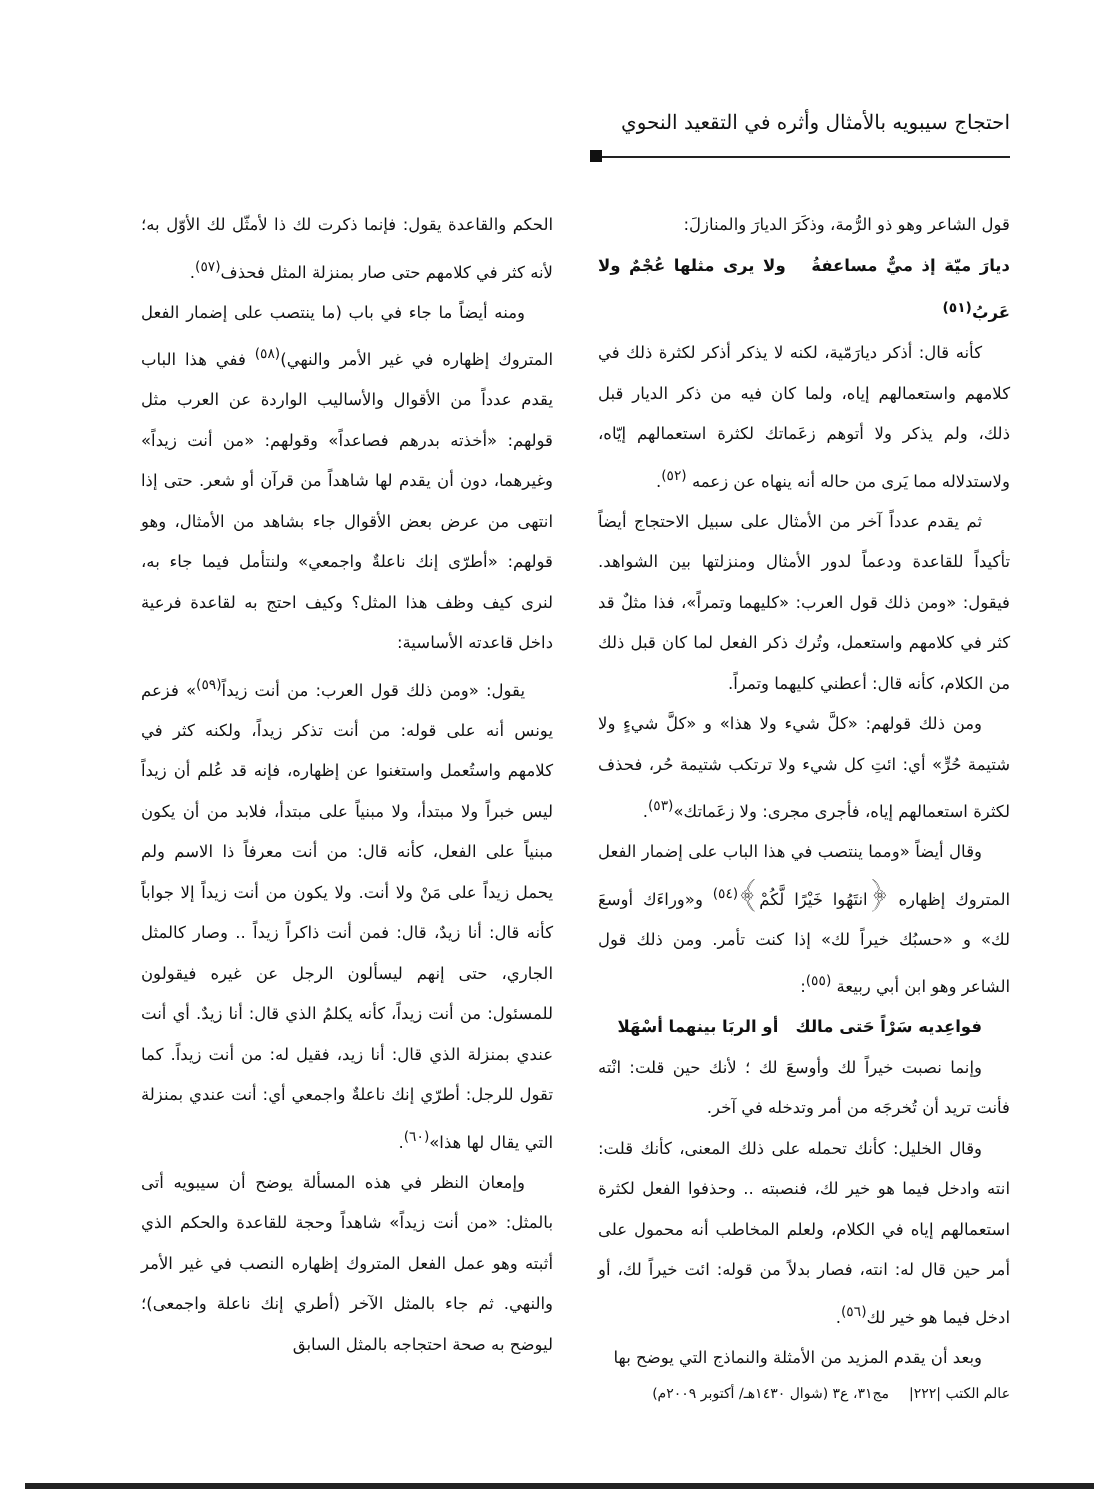احتجاج سيبويه بالأمثال وأثره في التقعيد النحوي
قول الشاعر وهو ذو الرُّمة، وذكَرَ الديارَ والمنازلَ:
ديارَ ميّة إذ ميٌّ مساعفةُ ولا يرى مثلها عُجْمٌ ولا عَربُ<sup>(٥١)</sup>
كأنه قال: أذكر ديارَمّية، لكنه لا يذكر أذكر لكثرة ذلك في كلامهم واستعمالهم إياه، ولما كان فيه من ذكر الديار قبل ذلك، ولم يذكر ولا أتوهم زعَماتك لكثرة استعمالهم إيّاه، ولاستدلاله مما يَرى من حاله أنه ينهاه عن زعمه <sup>(٥٢)</sup>.
ثم يقدم عدداً آخر من الأمثال على سبيل الاحتجاج أيضاً تأكيداً للقاعدة ودعماً لدور الأمثال ومنزلتها بين الشواهد. فيقول: «ومن ذلك قول العرب: «كليهما وتمراً»، فذا مثلٌ قد كثر في كلامهم واستعمل، وتُرك ذكر الفعل لما كان قبل ذلك من الكلام، كأنه قال: أعطني كليهما وتمراً.
ومن ذلك قولهم: «كلَّ شيء ولا هذا» و «كلَّ شيءٍ ولا شتيمة حُرٍّ» أي: ائتِ كل شيء ولا ترتكب شتيمة حُر، فحذف لكثرة استعمالهم إياه، فأجرى مجرى: ولا زعَماتك»<sup>(٥٣)</sup>.
وقال أيضاً «ومما ينتصب في هذا الباب على إضمار الفعل المتروك إظهاره ﴿انتَهُوا خَيْرًا لَّكُمْ﴾<sup>(٥٤)</sup> و«وراءَك أوسعَ لك» و «حسبُك خيراً لك» إذا كنت تأمر. ومن ذلك قول الشاعر وهو ابن أبي ربيعة <sup>(٥٥)</sup>:
فواعِديه سَرْاً حَتى مالك أو الربَا بينهما أسْهَلا
وإنما نصبت خيراً لك وأوسعَ لك ؛ لأنك حين قلت: انْته فأنت تريد أن تُخرجَه من أمر وتدخله في آخر.
وقال الخليل: كأنك تحمله على ذلك المعنى، كأنك قلت: انته وادخل فيما هو خير لك، فنصبته .. وحذفوا الفعل لكثرة استعمالهم إياه في الكلام، ولعلم المخاطب أنه محمول على أمر حين قال له: انته، فصار بدلاً من قوله: ائت خيراً لك، أو ادخل فيما هو خير لك<sup>(٥٦)</sup>.
وبعد أن يقدم المزيد من الأمثلة والنماذج التي يوضح بها
الحكم والقاعدة يقول: فإنما ذكرت لك ذا لأمثّل لك الأوّل به؛ لأنه كثر في كلامهم حتى صار بمنزلة المثل فحذف<sup>(٥٧)</sup>.
ومنه أيضاً ما جاء في باب (ما ينتصب على إضمار الفعل المتروك إظهاره في غير الأمر والنهي)<sup>(٥٨)</sup> ففي هذا الباب يقدم عدداً من الأقوال والأساليب الواردة عن العرب مثل قولهم: «أخذته بدرهم فصاعداً» وقولهم: «من أنت زيداً» وغيرهما، دون أن يقدم لها شاهداً من قرآن أو شعر. حتى إذا انتهى من عرض بعض الأقوال جاء بشاهد من الأمثال، وهو قولهم: «أطرّى إنك ناعلةٌ واجمعي» ولنتأمل فيما جاء به، لنرى كيف وظف هذا المثل؟ وكيف احتج به لقاعدة فرعية داخل قاعدته الأساسية:
يقول: «ومن ذلك قول العرب: من أنت زيداً<sup>(٥٩)</sup>» فزعم يونس أنه على قوله: من أنت تذكر زيداً، ولكنه كثر في كلامهم واستُعمل واستغنوا عن إظهاره، فإنه قد عُلم أن زيداً ليس خبراً ولا مبتدأ، ولا مبنياً على مبتدأ، فلابد من أن يكون مبنياً على الفعل، كأنه قال: من أنت معرفاً ذا الاسم ولم يحمل زيداً على مَنْ ولا أنت. ولا يكون من أنت زيداً إلا جواباً كأنه قال: أنا زيدٌ، قال: فمن أنت ذاكراً زيداً .. وصار كالمثل الجاري، حتى إنهم ليسألون الرجل عن غيره فيقولون للمسئول: من أنت زيداً، كأنه يكلمُ الذي قال: أنا زيدٌ. أي أنت عندي بمنزلة الذي قال: أنا زيد، فقيل له: من أنت زيداً. كما تقول للرجل: أطرّي إنك ناعلةٌ واجمعي أي: أنت عندي بمنزلة التي يقال لها هذا»<sup>(٦٠)</sup>.
وإمعان النظر في هذه المسألة يوضح أن سيبويه أتى بالمثل: «من أنت زيداً» شاهداً وحجة للقاعدة والحكم الذي أثبته وهو عمل الفعل المتروك إظهاره النصب في غير الأمر والنهي. ثم جاء بالمثل الآخر (أطري إنك ناعلة واجمعى)؛ ليوضح به صحة احتجاجه بالمثل السابق
عالم الكتب |٢٢٢| مج٣١، ع٣ (شوال ١٤٣٠هـ/ أكتوبر ٢٠٠٩م)